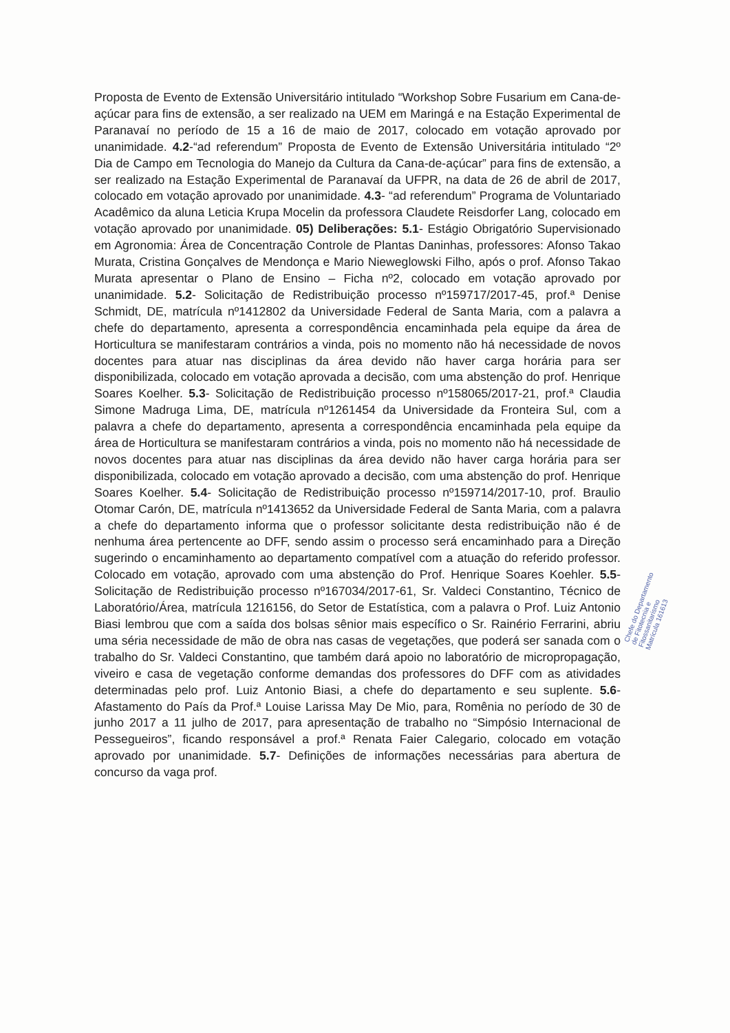Proposta de Evento de Extensão Universitário intitulado “Workshop Sobre Fusarium em Cana-de-açúcar para fins de extensão, a ser realizado na UEM em Maringá e na Estação Experimental de Paranavaí no período de 15 a 16 de maio de 2017, colocado em votação aprovado por unanimidade. 4.2-“ad referendum” Proposta de Evento de Extensão Universitária intitulado “2º Dia de Campo em Tecnologia do Manejo da Cultura da Cana-de-açúcar” para fins de extensão, a ser realizado na Estação Experimental de Paranavaí da UFPR, na data de 26 de abril de 2017, colocado em votação aprovado por unanimidade. 4.3- “ad referendum” Programa de Voluntariado Acadêmico da aluna Leticia Krupa Mocelin da professora Claudete Reisdorfer Lang, colocado em votação aprovado por unanimidade. 05) Deliberações: 5.1- Estágio Obrigatório Supervisionado em Agronomia: Área de Concentração Controle de Plantas Daninhas, professores: Afonso Takao Murata, Cristina Gonçalves de Mendonça e Mario Nieweglowski Filho, após o prof. Afonso Takao Murata apresentar o Plano de Ensino – Ficha nº2, colocado em votação aprovado por unanimidade. 5.2- Solicitação de Redistribuição processo nº159717/2017-45, prof.ª Denise Schmidt, DE, matrícula nº1412802 da Universidade Federal de Santa Maria, com a palavra a chefe do departamento, apresenta a correspondência encaminhada pela equipe da área de Horticultura se manifestaram contrários a vinda, pois no momento não há necessidade de novos docentes para atuar nas disciplinas da área devido não haver carga horária para ser disponibilizada, colocado em votação aprovada a decisão, com uma abstenção do prof. Henrique Soares Koelher. 5.3- Solicitação de Redistribuição processo nº158065/2017-21, prof.ª Claudia Simone Madruga Lima, DE, matrícula nº1261454 da Universidade da Fronteira Sul, com a palavra a chefe do departamento, apresenta a correspondência encaminhada pela equipe da área de Horticultura se manifestaram contrários a vinda, pois no momento não há necessidade de novos docentes para atuar nas disciplinas da área devido não haver carga horária para ser disponibilizada, colocado em votação aprovado a decisão, com uma abstenção do prof. Henrique Soares Koelher. 5.4- Solicitação de Redistribuição processo nº159714/2017-10, prof. Braulio Otomar Carón, DE, matrícula nº1413652 da Universidade Federal de Santa Maria, com a palavra a chefe do departamento informa que o professor solicitante desta redistribuição não é de nenhuma área pertencente ao DFF, sendo assim o processo será encaminhado para a Direção sugerindo o encaminhamento ao departamento compatível com a atuação do referido professor. Colocado em votação, aprovado com uma abstenção do Prof. Henrique Soares Koehler. 5.5- Solicitação de Redistribuição processo nº167034/2017-61, Sr. Valdeci Constantino, Técnico de Laboratório/Área, matrícula 1216156, do Setor de Estatística, com a palavra o Prof. Luiz Antonio Biasi lembrou que com a saída dos bolsas sênior mais específico o Sr. Rainério Ferrarini, abriu uma séria necessidade de mão de obra nas casas de vegetações, que poderá ser sanada com o trabalho do Sr. Valdeci Constantino, que também dará apoio no laboratório de micropropagação, viveiro e casa de vegetação conforme demandas dos professores do DFF com as atividades determinadas pelo prof. Luiz Antonio Biasi, a chefe do departamento e seu suplente. 5.6- Afastamento do País da Prof.ª Louise Larissa May De Mio, para, Romênia no período de 30 de junho 2017 a 11 julho de 2017, para apresentação de trabalho no “Simpósio Internacional de Pessegueiros”, ficando responsável a prof.ª Renata Faier Calegario, colocado em votação aprovado por unanimidade. 5.7- Definições de informações necessárias para abertura de concurso da vaga prof.
Chefe do Departamento de Fitotecnia e Fitossanitarismo Matrícula 161613